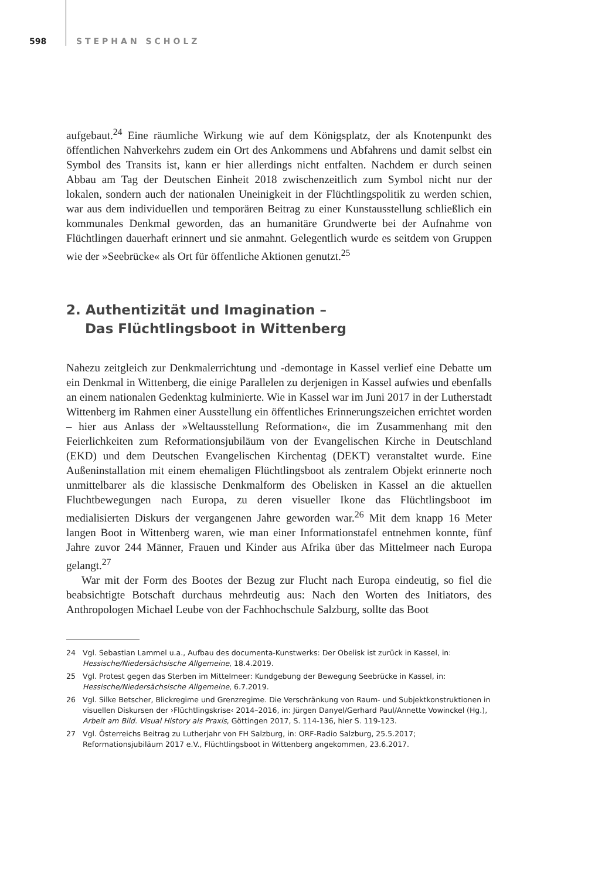598 STEPHAN SCHOLZ
aufgebaut.<sup>24</sup> Eine räumliche Wirkung wie auf dem Königsplatz, der als Knotenpunkt des öffentlichen Nahverkehrs zudem ein Ort des Ankommens und Abfahrens und damit selbst ein Symbol des Transits ist, kann er hier allerdings nicht entfalten. Nachdem er durch seinen Abbau am Tag der Deutschen Einheit 2018 zwischenzeitlich zum Symbol nicht nur der lokalen, sondern auch der nationalen Uneinigkeit in der Flüchtlingspolitik zu werden schien, war aus dem individuellen und temporären Beitrag zu einer Kunstausstellung schließlich ein kommunales Denkmal geworden, das an humanitäre Grundwerte bei der Aufnahme von Flüchtlingen dauerhaft erinnert und sie anmahnt. Gelegentlich wurde es seitdem von Gruppen wie der »Seebrücke« als Ort für öffentliche Aktionen genutzt.<sup>25</sup>
2. Authentizität und Imagination –
Das Flüchtlingsboot in Wittenberg
Nahezu zeitgleich zur Denkmalerrichtung und -demontage in Kassel verlief eine Debatte um ein Denkmal in Wittenberg, die einige Parallelen zu derjenigen in Kassel aufwies und ebenfalls an einem nationalen Gedenktag kulminierte. Wie in Kassel war im Juni 2017 in der Lutherstadt Wittenberg im Rahmen einer Ausstellung ein öffentliches Erinnerungszeichen errichtet worden – hier aus Anlass der »Weltausstellung Reformation«, die im Zusammenhang mit den Feierlichkeiten zum Reformationsjubiläum von der Evangelischen Kirche in Deutschland (EKD) und dem Deutschen Evangelischen Kirchentag (DEKT) veranstaltet wurde. Eine Außeninstallation mit einem ehemaligen Flüchtlingsboot als zentralem Objekt erinnerte noch unmittelbarer als die klassische Denkmalform des Obelisken in Kassel an die aktuellen Fluchtbewegungen nach Europa, zu deren visueller Ikone das Flüchtlingsboot im medialisierten Diskurs der vergangenen Jahre geworden war.<sup>26</sup> Mit dem knapp 16 Meter langen Boot in Wittenberg waren, wie man einer Informationstafel entnehmen konnte, fünf Jahre zuvor 244 Männer, Frauen und Kinder aus Afrika über das Mittelmeer nach Europa gelangt.<sup>27</sup>
War mit der Form des Bootes der Bezug zur Flucht nach Europa eindeutig, so fiel die beabsichtigte Botschaft durchaus mehrdeutig aus: Nach den Worten des Initiators, des Anthropologen Michael Leube von der Fachhochschule Salzburg, sollte das Boot
24 Vgl. Sebastian Lammel u.a., Aufbau des documenta-Kunstwerks: Der Obelisk ist zurück in Kassel, in: Hessische/Niedersächsische Allgemeine, 18.4.2019.
25 Vgl. Protest gegen das Sterben im Mittelmeer: Kundgebung der Bewegung Seebrücke in Kassel, in: Hessische/Niedersächsische Allgemeine, 6.7.2019.
26 Vgl. Silke Betscher, Blickregime und Grenzregime. Die Verschränkung von Raum- und Subjektkonstruktionen in visuellen Diskursen der ›Flüchtlingskrise‹ 2014–2016, in: Jürgen Danyel/Gerhard Paul/Annette Vowinckel (Hg.), Arbeit am Bild. Visual History als Praxis, Göttingen 2017, S. 114-136, hier S. 119-123.
27 Vgl. Österreichs Beitrag zu Lutherjahr von FH Salzburg, in: ORF-Radio Salzburg, 25.5.2017; Reformationsjubiläum 2017 e.V., Flüchtlingsboot in Wittenberg angekommen, 23.6.2017.